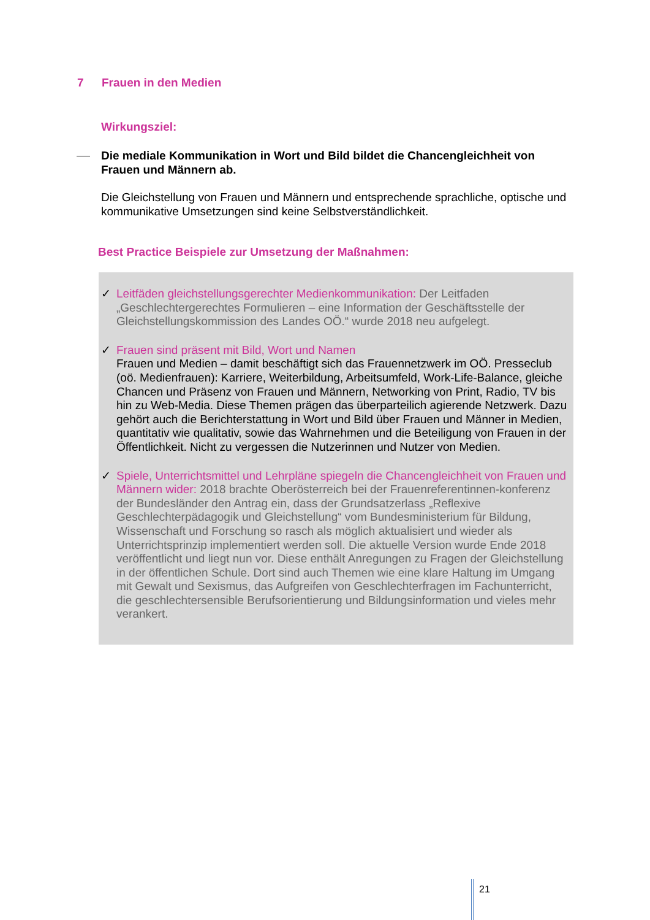7 Frauen in den Medien
Wirkungsziel:
Die mediale Kommunikation in Wort und Bild bildet die Chancengleichheit von Frauen und Männern ab.
Die Gleichstellung von Frauen und Männern und entsprechende sprachliche, optische und kommunikative Umsetzungen sind keine Selbstverständlichkeit.
Best Practice Beispiele zur Umsetzung der Maßnahmen:
✓ Leitfäden gleichstellungsgerechter Medienkommunikation: Der Leitfaden „Geschlechtergerechtes Formulieren – eine Information der Geschäftsstelle der Gleichstellungskommission des Landes OÖ.“ wurde 2018 neu aufgelegt.
✓ Frauen sind präsent mit Bild, Wort und Namen
Frauen und Medien – damit beschäftigt sich das Frauennetzwerk im OÖ. Presseclub (oö. Medienfrauen): Karriere, Weiterbildung, Arbeitsumfeld, Work-Life-Balance, gleiche Chancen und Präsenz von Frauen und Männern, Networking von Print, Radio, TV bis hin zu Web-Media. Diese Themen prägen das überparteilich agierende Netzwerk. Dazu gehört auch die Berichterstattung in Wort und Bild über Frauen und Männer in Medien, quantitativ wie qualitativ, sowie das Wahrnehmen und die Beteiligung von Frauen in der Öffentlichkeit. Nicht zu vergessen die Nutzerinnen und Nutzer von Medien.
✓ Spiele, Unterrichtsmittel und Lehrpläne spiegeln die Chancengleichheit von Frauen und Männern wider: 2018 brachte Oberösterreich bei der Frauenreferentinnen-konferenz der Bundesländer den Antrag ein, dass der Grundsatzerlass „Reflexive Geschlechterpädagogik und Gleichstellung“ vom Bundesministerium für Bildung, Wissenschaft und Forschung so rasch als möglich aktualisiert und wieder als Unterrichtsprinzip implementiert werden soll. Die aktuelle Version wurde Ende 2018 veröffentlicht und liegt nun vor. Diese enthält Anregungen zu Fragen der Gleichstellung in der öffentlichen Schule. Dort sind auch Themen wie eine klare Haltung im Umgang mit Gewalt und Sexismus, das Aufgreifen von Geschlechterfragen im Fachunterricht, die geschlechtersensible Berufsorientierung und Bildungsinformation und vieles mehr verankert.
21